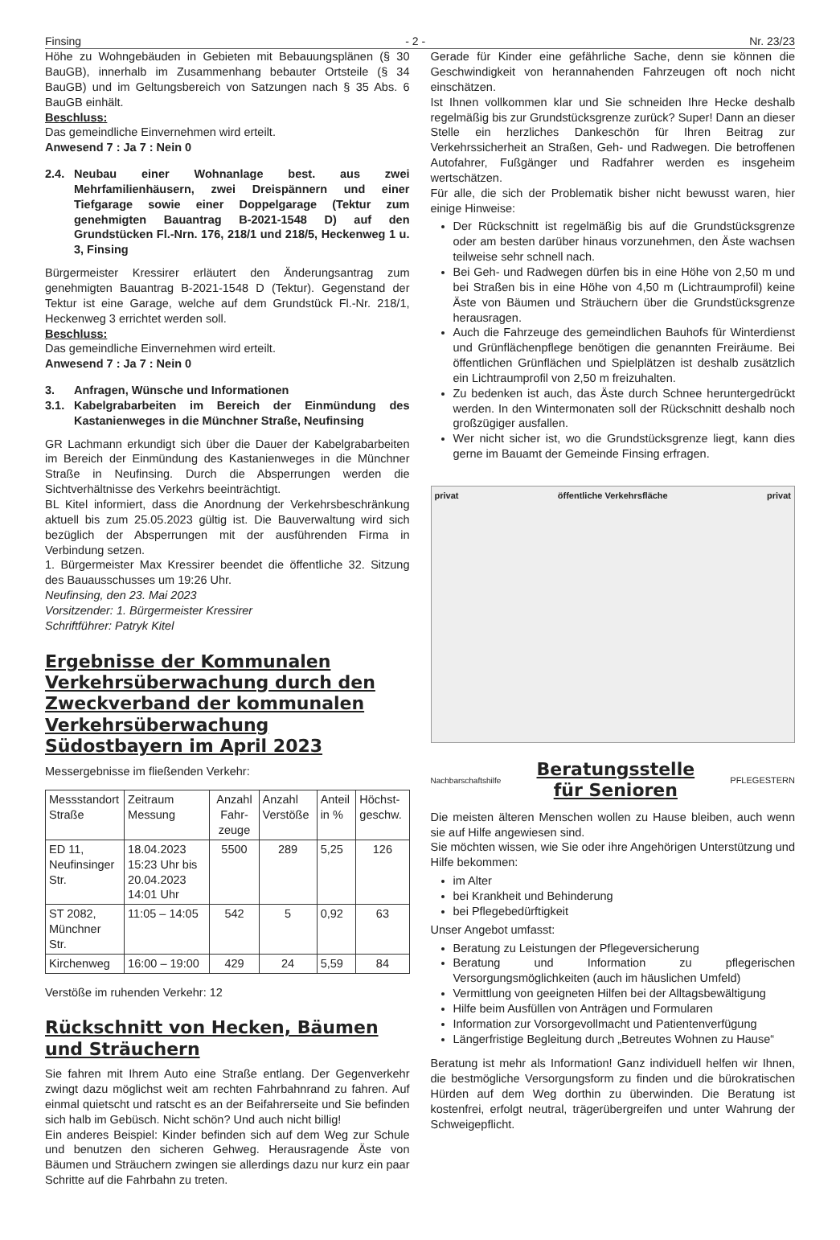Finsing - 2 - Nr. 23/23
Höhe zu Wohngebäuden in Gebieten mit Bebauungsplänen (§ 30 BauGB), innerhalb im Zusammenhang bebauter Ortsteile (§ 34 BauGB) und im Geltungsbereich von Satzungen nach § 35 Abs. 6 BauGB einhält.
Beschluss:
Das gemeindliche Einvernehmen wird erteilt.
Anwesend 7 : Ja 7 : Nein 0
2.4. Neubau einer Wohnanlage best. aus zwei Mehrfamilienhäusern, zwei Dreispännern und einer Tiefgarage sowie einer Doppelgarage (Tektur zum genehmigten Bauantrag B-2021-1548 D) auf den Grundstücken Fl.-Nrn. 176, 218/1 und 218/5, Heckenweg 1 u. 3, Finsing
Bürgermeister Kressirer erläutert den Änderungsantrag zum genehmigten Bauantrag B-2021-1548 D (Tektur). Gegenstand der Tektur ist eine Garage, welche auf dem Grundstück Fl.-Nr. 218/1, Heckenweg 3 errichtet werden soll.
Beschluss:
Das gemeindliche Einvernehmen wird erteilt.
Anwesend 7 : Ja 7 : Nein 0
3. Anfragen, Wünsche und Informationen
3.1. Kabelgrabarbeiten im Bereich der Einmündung des Kastanienweges in die Münchner Straße, Neufinsing
GR Lachmann erkundigt sich über die Dauer der Kabelgrabarbeiten im Bereich der Einmündung des Kastanienweges in die Münchner Straße in Neufinsing. Durch die Absperrungen werden die Sichtverhältnisse des Verkehrs beeinträchtigt.
BL Kitel informiert, dass die Anordnung der Verkehrsbeschränkung aktuell bis zum 25.05.2023 gültig ist. Die Bauverwaltung wird sich bezüglich der Absperrungen mit der ausführenden Firma in Verbindung setzen.
1. Bürgermeister Max Kressirer beendet die öffentliche 32. Sitzung des Bauausschusses um 19:26 Uhr.
Neufinsing, den 23. Mai 2023
Vorsitzender: 1. Bürgermeister Kressirer
Schriftführer: Patryk Kitel
Ergebnisse der Kommunalen Verkehrsüberwachung durch den Zweckverband der kommunalen Verkehrsüberwachung Südostbayern im April 2023
Messergebnisse im fließenden Verkehr:
| Messstand­ort Straße | Zeitraum Messung | Anzahl Fahr­zeuge | Anzahl Verstöße | Anteil in % | Höchst­geschw. |
| --- | --- | --- | --- | --- | --- |
| ED 11, Neufinsinger Str. | 18.04.2023 15:23 Uhr bis 20.04.2023 14:01 Uhr | 5500 | 289 | 5,25 | 126 |
| ST 2082, Münchner Str. | 11:05 – 14:05 | 542 | 5 | 0,92 | 63 |
| Kirchenweg | 16:00 – 19:00 | 429 | 24 | 5,59 | 84 |
Verstöße im ruhenden Verkehr: 12
Rückschnitt von Hecken, Bäumen und Sträuchern
Sie fahren mit Ihrem Auto eine Straße entlang. Der Gegenverkehr zwingt dazu möglichst weit am rechten Fahrbahnrand zu fahren. Auf einmal quietscht und ratscht es an der Beifahrerseite und Sie befinden sich halb im Gebüsch. Nicht schön? Und auch nicht billig!
Ein anderes Beispiel: Kinder befinden sich auf dem Weg zur Schule und benutzen den sicheren Gehweg. Herausragende Äste von Bäumen und Sträuchern zwingen sie allerdings dazu nur kurz ein paar Schritte auf die Fahrbahn zu treten.
Gerade für Kinder eine gefährliche Sache, denn sie können die Geschwindigkeit von herannahenden Fahrzeugen oft noch nicht einschätzen.
Ist Ihnen vollkommen klar und Sie schneiden Ihre Hecke deshalb regelmäßig bis zur Grundstücksgrenze zurück? Super! Dann an dieser Stelle ein herzliches Dankeschön für Ihren Beitrag zur Verkehrssicherheit an Straßen, Geh- und Radwegen. Die betroffenen Autofahrer, Fußgänger und Radfahrer werden es insgeheim wertschätzen.
Für alle, die sich der Problematik bisher nicht bewusst waren, hier einige Hinweise:
Der Rückschnitt ist regelmäßig bis auf die Grundstücksgrenze oder am besten darüber hinaus vorzunehmen, den Äste wachsen teilweise sehr schnell nach.
Bei Geh- und Radwegen dürfen bis in eine Höhe von 2,50 m und bei Straßen bis in eine Höhe von 4,50 m (Lichtraumprofil) keine Äste von Bäumen und Sträuchern über die Grundstücksgrenze herausragen.
Auch die Fahrzeuge des gemeindlichen Bauhofs für Winterdienst und Grünflächenpflege benötigen die genannten Freiräume. Bei öffentlichen Grünflächen und Spielplätzen ist deshalb zusätzlich ein Lichtraumprofil von 2,50 m freizuhalten.
Zu bedenken ist auch, das Äste durch Schnee heruntergedrückt werden. In den Wintermonaten soll der Rückschnitt deshalb noch großzügiger ausfallen.
Wer nicht sicher ist, wo die Grundstücksgrenze liegt, kann dies gerne im Bauamt der Gemeinde Finsing erfragen.
privat öffentliche Verkehrsfläche privat
Nachbarschaftshilfe
Beratungsstelle
für Senioren
PFLEGESTERN
Die meisten älteren Menschen wollen zu Hause bleiben, auch wenn sie auf Hilfe angewiesen sind.
Sie möchten wissen, wie Sie oder ihre Angehörigen Unterstützung und Hilfe bekommen:
im Alter
bei Krankheit und Behinderung
bei Pflegebedürftigkeit
Unser Angebot umfasst:
Beratung zu Leistungen der Pflegeversicherung
Beratung und Information zu pflegerischen Versorgungsmöglichkeiten (auch im häuslichen Umfeld)
Vermittlung von geeigneten Hilfen bei der Alltagsbewältigung
Hilfe beim Ausfüllen von Anträgen und Formularen
Information zur Vorsorgevollmacht und Patientenverfügung
Längerfristige Begleitung durch „Betreutes Wohnen zu Hause“
Beratung ist mehr als Information! Ganz individuell helfen wir Ihnen, die bestmögliche Versorgungsform zu finden und die bürokratischen Hürden auf dem Weg dorthin zu überwinden. Die Beratung ist kostenfrei, erfolgt neutral, trägerübergreifen und unter Wahrung der Schweigepflicht.